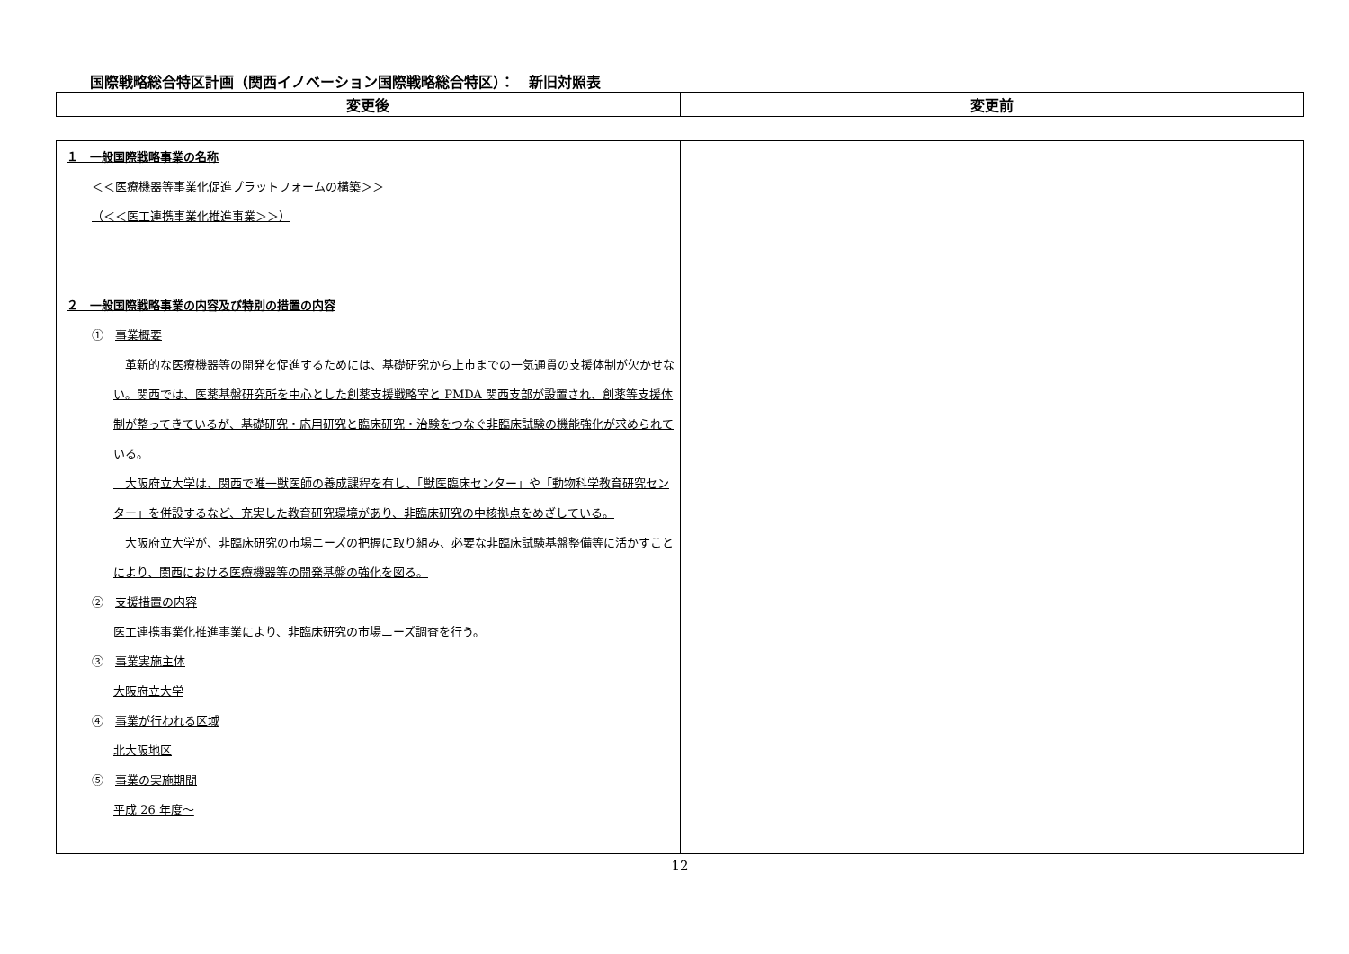国際戦略総合特区計画（関西イノベーション国際戦略総合特区）：　新旧対照表
| 変更後 | 変更前 |
| --- | --- |
| １ 一般国際戦略事業の名称 ＜＜医療機器等事業化促進プラットフォームの構築＞＞ （＜＜医工連携事業化推進事業＞＞） ２ 一般国際戦略事業の内容及び特別の措置の内容 ① 事業概要 革新的な医療機器等の開発を促進するためには、基礎研究から上市までの一気通貫の支援体制が欠かせない。関西では、医薬基盤研究所を中心とした創薬支援戦略室と PMDA 関西支部が設置され、創薬等支援体制が整ってきているが、基礎研究・応用研究と臨床研究・治験をつなぐ非臨床試験の機能強化が求められている。 大阪府立大学は、関西で唯一獣医師の養成課程を有し、「獣医臨床センター」や「動物科学教育研究センター」を併設するなど、充実した教育研究環境があり、非臨床研究の中核拠点をめざしている。 大阪府立大学が、非臨床研究の市場ニーズの把握に取り組み、必要な非臨床試験基盤整備等に活かすことにより、関西における医療機器等の開発基盤の強化を図る。 ② 支援措置の内容 医工連携事業化推進事業により、非臨床研究の市場ニーズ調査を行う。 ③ 事業実施主体 大阪府立大学 ④ 事業が行われる区域 北大阪地区 ⑤ 事業の実施期間 平成 26 年度～ | |
12